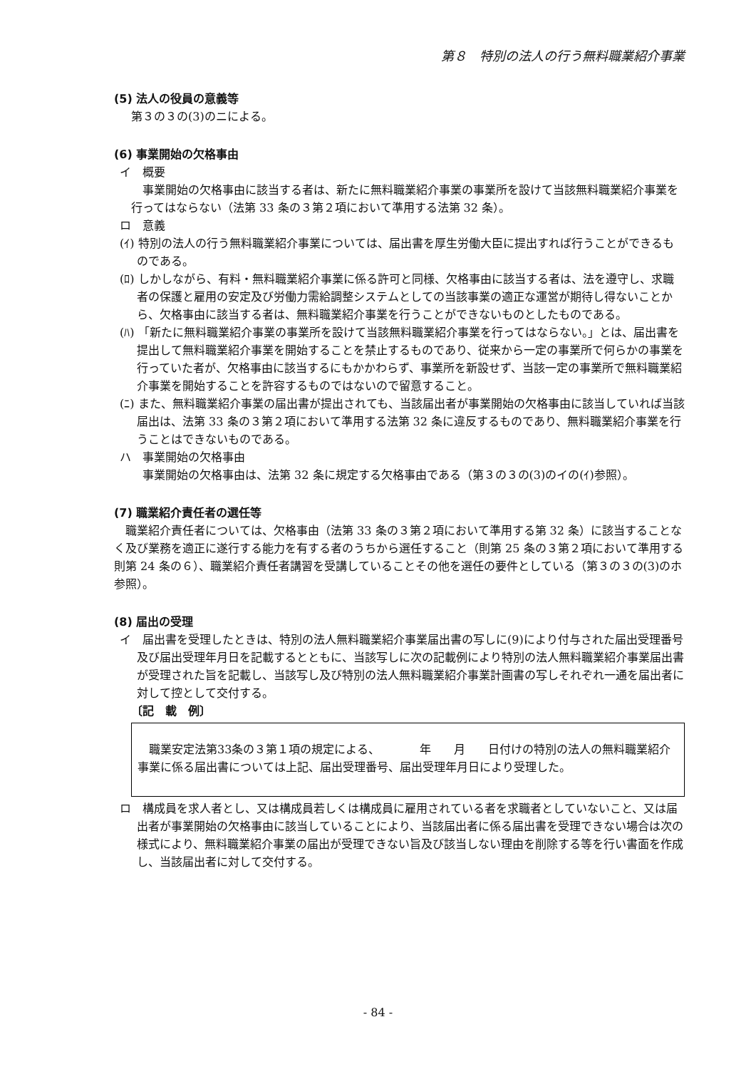第８　特別の法人の行う無料職業紹介事業
(5) 法人の役員の意義等
第３の３の(3)のニによる。
(6) 事業開始の欠格事由
イ　概要
事業開始の欠格事由に該当する者は、新たに無料職業紹介事業の事業所を設けて当該無料職業紹介事業を行ってはならない（法第 33 条の３第２項において準用する法第 32 条）。
ロ　意義
(ｲ) 特別の法人の行う無料職業紹介事業については、届出書を厚生労働大臣に提出すれば行うことができるものである。
(ﾛ) しかしながら、有料・無料職業紹介事業に係る許可と同様、欠格事由に該当する者は、法を遵守し、求職者の保護と雇用の安定及び労働力需給調整システムとしての当該事業の適正な運営が期待し得ないことから、欠格事由に該当する者は、無料職業紹介事業を行うことができないものとしたものである。
(ﾊ) 「新たに無料職業紹介事業の事業所を設けて当該無料職業紹介事業を行ってはならない。」とは、届出書を提出して無料職業紹介事業を開始することを禁止するものであり、従来から一定の事業所で何らかの事業を行っていた者が、欠格事由に該当するにもかかわらず、事業所を新設せず、当該一定の事業所で無料職業紹介事業を開始することを許容するものではないので留意すること。
(ﾆ) また、無料職業紹介事業の届出書が提出されても、当該届出者が事業開始の欠格事由に該当していれば当該届出は、法第 33 条の３第２項において準用する法第 32 条に違反するものであり、無料職業紹介事業を行うことはできないものである。
ハ　事業開始の欠格事由
事業開始の欠格事由は、法第 32 条に規定する欠格事由である（第３の３の(3)のイの(ｲ)参照）。
(7) 職業紹介責任者の選任等
職業紹介責任者については、欠格事由（法第 33 条の３第２項において準用する第 32 条）に該当することなく及び業務を適正に遂行する能力を有する者のうちから選任すること（則第 25 条の３第２項において準用する則第 24 条の６）、職業紹介責任者講習を受講していることその他を選任の要件としている（第３の３の(3)のホ参照）。
(8) 届出の受理
イ　届出書を受理したときは、特別の法人無料職業紹介事業届出書の写しに(9)により付与された届出受理番号及び届出受理年月日を記載するとともに、当該写しに次の記載例により特別の法人無料職業紹介事業届出書が受理された旨を記載し、当該写し及び特別の法人無料職業紹介事業計画書の写しそれぞれ一通を届出者に対して控として交付する。
〔記　載　例〕
職業安定法第33条の３第１項の規定による、　　　　年　　月　　日付けの特別の法人の無料職業紹介事業に係る届出書については上記、届出受理番号、届出受理年月日により受理した。
ロ　構成員を求人者とし、又は構成員若しくは構成員に雇用されている者を求職者としていないこと、又は届出者が事業開始の欠格事由に該当していることにより、当該届出者に係る届出書を受理できない場合は次の様式により、無料職業紹介事業の届出が受理できない旨及び該当しない理由を削除する等を行い書面を作成し、当該届出者に対して交付する。
- 84 -